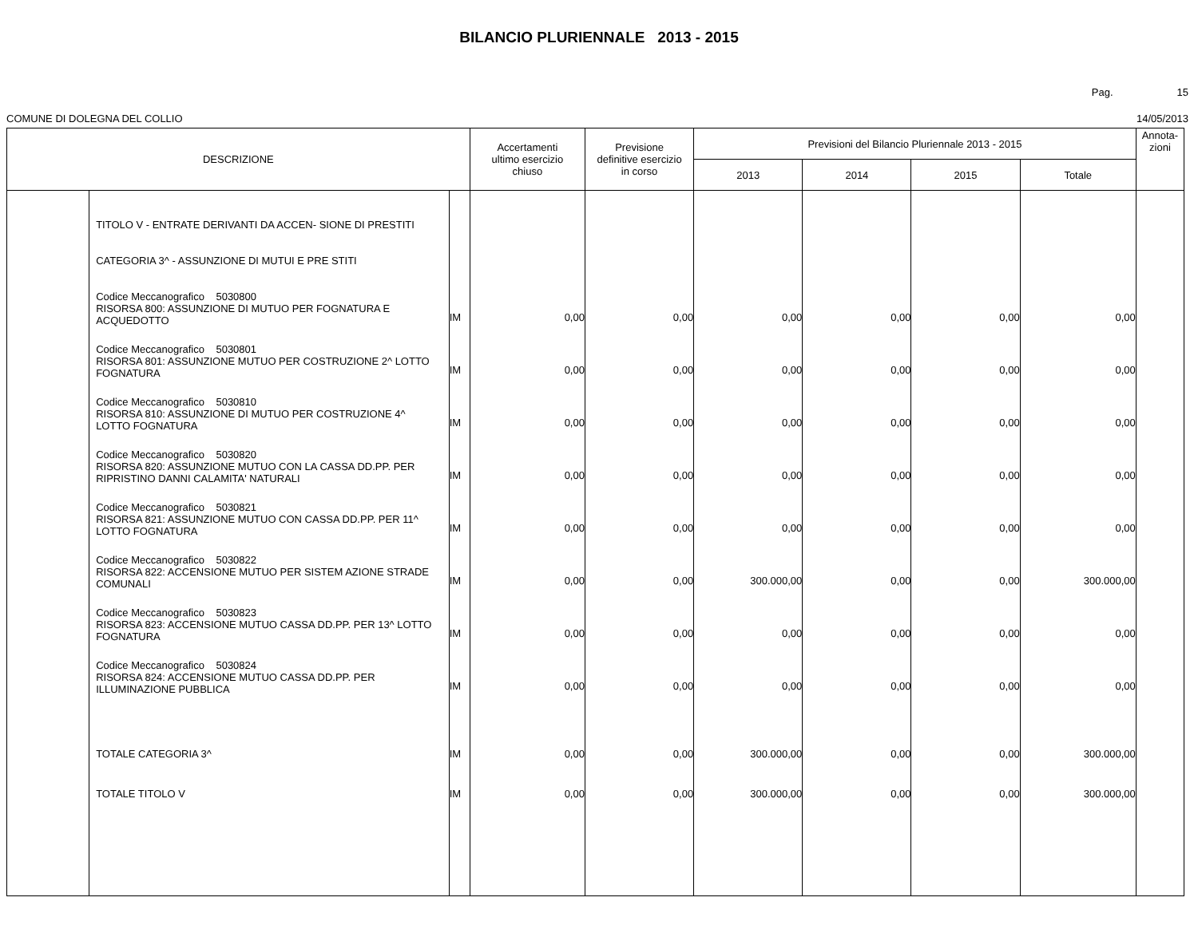BILANCIO PLURIENNALE 2013 - 2015
Pag. 15
COMUNE DI DOLEGNA DEL COLLIO 14/05/2013
| DESCRIZIONE | | | Accertamenti ultimo esercizio chiuso | Previsione definitive esercizio in corso | Previsioni del Bilancio Pluriennale 2013 - 2015 | | | | Annota- zioni |
| --- | --- | --- | --- | --- | --- | --- | --- | --- | --- |
| | | | | | 2013 | 2014 | 2015 | Totale | |
| | TITOLO V - ENTRATE DERIVANTI DA ACCEN- SIONE DI PRESTITI CATEGORIA 3^ - ASSUNZIONE DI MUTUI E PRE STITI | | | | | | | | |
| | Codice Meccanografico 5030800 RISORSA 800: ASSUNZIONE DI MUTUO PER FOGNATURA E ACQUEDOTTO | IM | 0,00 | 0,00 | 0,00 | 0,00 | 0,00 | 0,00 | |
| | Codice Meccanografico 5030801 RISORSA 801: ASSUNZIONE MUTUO PER COSTRUZIONE 2^ LOTTO FOGNATURA | IM | 0,00 | 0,00 | 0,00 | 0,00 | 0,00 | 0,00 | |
| | Codice Meccanografico 5030810 RISORSA 810: ASSUNZIONE DI MUTUO PER COSTRUZIONE 4^ LOTTO FOGNATURA | IM | 0,00 | 0,00 | 0,00 | 0,00 | 0,00 | 0,00 | |
| | Codice Meccanografico 5030820 RISORSA 820: ASSUNZIONE MUTUO CON LA CASSA DD.PP. PER RIPRISTINO DANNI CALAMITA' NATURALI | IM | 0,00 | 0,00 | 0,00 | 0,00 | 0,00 | 0,00 | |
| | Codice Meccanografico 5030821 RISORSA 821: ASSUNZIONE MUTUO CON CASSA DD.PP. PER 11^ LOTTO FOGNATURA | IM | 0,00 | 0,00 | 0,00 | 0,00 | 0,00 | 0,00 | |
| | Codice Meccanografico 5030822 RISORSA 822: ACCENSIONE MUTUO PER SISTEM AZIONE STRADE COMUNALI | IM | 0,00 | 0,00 | 300.000,00 | 0,00 | 0,00 | 300.000,00 | |
| | Codice Meccanografico 5030823 RISORSA 823: ACCENSIONE MUTUO CASSA DD.PP. PER 13^ LOTTO FOGNATURA | IM | 0,00 | 0,00 | 0,00 | 0,00 | 0,00 | 0,00 | |
| | Codice Meccanografico 5030824 RISORSA 824: ACCENSIONE MUTUO CASSA DD.PP. PER ILLUMINAZIONE PUBBLICA | IM | 0,00 | 0,00 | 0,00 | 0,00 | 0,00 | 0,00 | |
| | TOTALE CATEGORIA 3^ | IM | 0,00 | 0,00 | 300.000,00 | 0,00 | 0,00 | 300.000,00 | |
| | TOTALE TITOLO V | IM | 0,00 | 0,00 | 300.000,00 | 0,00 | 0,00 | 300.000,00 | |